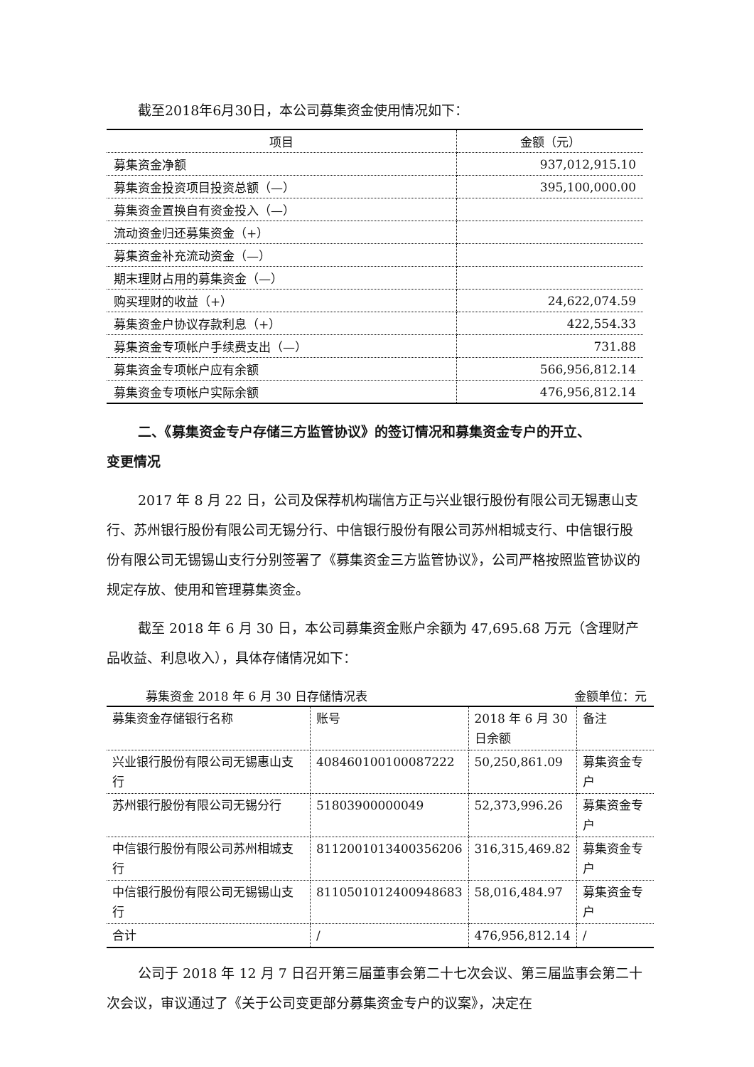截至2018年6月30日，本公司募集资金使用情况如下：
| 项目 | 金额（元） |
| 募集资金净额 | 937,012,915.10 |
| 募集资金投资项目投资总额（—） | 395,100,000.00 |
| 募集资金置换自有资金投入（—） | |
| 流动资金归还募集资金（+） | |
| 募集资金补充流动资金（—） | |
| 期末理财占用的募集资金（—） | |
| 购买理财的收益（+） | 24,622,074.59 |
| 募集资金户协议存款利息（+） | 422,554.33 |
| 募集资金专项帐户手续费支出（—） | 731.88 |
| 募集资金专项帐户应有余额 | 566,956,812.14 |
| 募集资金专项帐户实际余额 | 476,956,812.14 |
二、《募集资金专户存储三方监管协议》的签订情况和募集资金专户的开立、
变更情况
2017 年 8 月 22 日，公司及保荐机构瑞信方正与兴业银行股份有限公司无锡惠山支行、苏州银行股份有限公司无锡分行、中信银行股份有限公司苏州相城支行、中信银行股份有限公司无锡锡山支行分别签署了《募集资金三方监管协议》，公司严格按照监管协议的规定存放、使用和管理募集资金。
截至 2018 年 6 月 30 日，本公司募集资金账户余额为 47,695.68 万元（含理财产品收益、利息收入），具体存储情况如下：
募集资金 2018 年 6 月 30 日存储情况表 金额单位：元
| 募集资金存储银行名称 | 账号 | 2018 年 6 月 30 日余额 | 备注 |
| 兴业银行股份有限公司无锡惠山支行 | 408460100100087222 | 50,250,861.09 | 募集资金专户 |
| 苏州银行股份有限公司无锡分行 | 51803900000049 | 52,373,996.26 | 募集资金专户 |
| 中信银行股份有限公司苏州相城支行 | 8112001013400356206 | 316,315,469.82 | 募集资金专户 |
| 中信银行股份有限公司无锡锡山支行 | 8110501012400948683 | 58,016,484.97 | 募集资金专户 |
| 合计 | / | 476,956,812.14 | / |
公司于 2018 年 12 月 7 日召开第三届董事会第二十七次会议、第三届监事会第二十次会议，审议通过了《关于公司变更部分募集资金专户的议案》，决定在